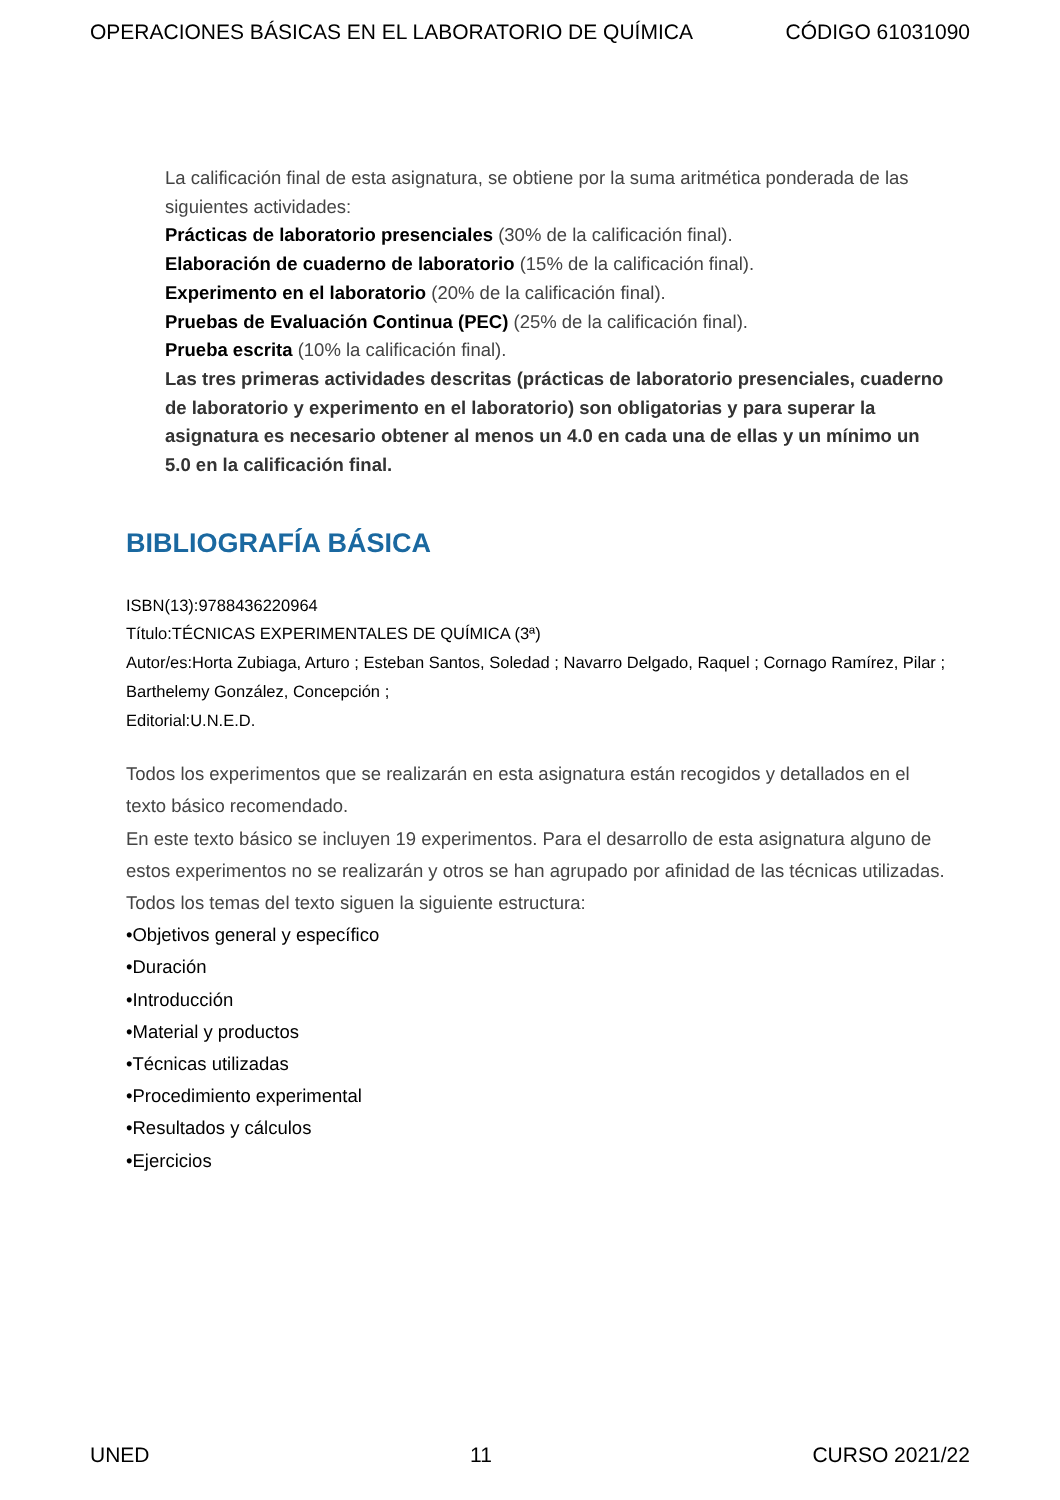OPERACIONES BÁSICAS EN EL LABORATORIO DE QUÍMICA CÓDIGO 61031090
La calificación final de esta asignatura, se obtiene por la suma aritmética ponderada de las siguientes actividades:
Prácticas de laboratorio presenciales (30% de la calificación final).
Elaboración de cuaderno de laboratorio (15% de la calificación final).
Experimento en el laboratorio (20% de la calificación final).
Pruebas de Evaluación Continua (PEC) (25% de la calificación final).
Prueba escrita (10% la calificación final).
Las tres primeras actividades descritas (prácticas de laboratorio presenciales, cuaderno de laboratorio y experimento en el laboratorio) son obligatorias y para superar la asignatura es necesario obtener al menos un 4.0 en cada una de ellas y un mínimo un 5.0 en la calificación final.
BIBLIOGRAFÍA BÁSICA
ISBN(13):9788436220964
Título:TÉCNICAS EXPERIMENTALES DE QUÍMICA (3ª)
Autor/es:Horta Zubiaga, Arturo ; Esteban Santos, Soledad ; Navarro Delgado, Raquel ; Cornago Ramírez, Pilar ; Barthelemy González, Concepción ;
Editorial:U.N.E.D.
Todos los experimentos que se realizarán en esta asignatura están recogidos y detallados en el texto básico recomendado.
En este texto básico se incluyen 19 experimentos. Para el desarrollo de esta asignatura alguno de estos experimentos no se realizarán y otros se han agrupado por afinidad de las técnicas utilizadas.
Todos los temas del texto siguen la siguiente estructura:
•Objetivos general y específico
•Duración
•Introducción
•Material y productos
•Técnicas utilizadas
•Procedimiento experimental
•Resultados y cálculos
•Ejercicios
UNED 11 CURSO 2021/22